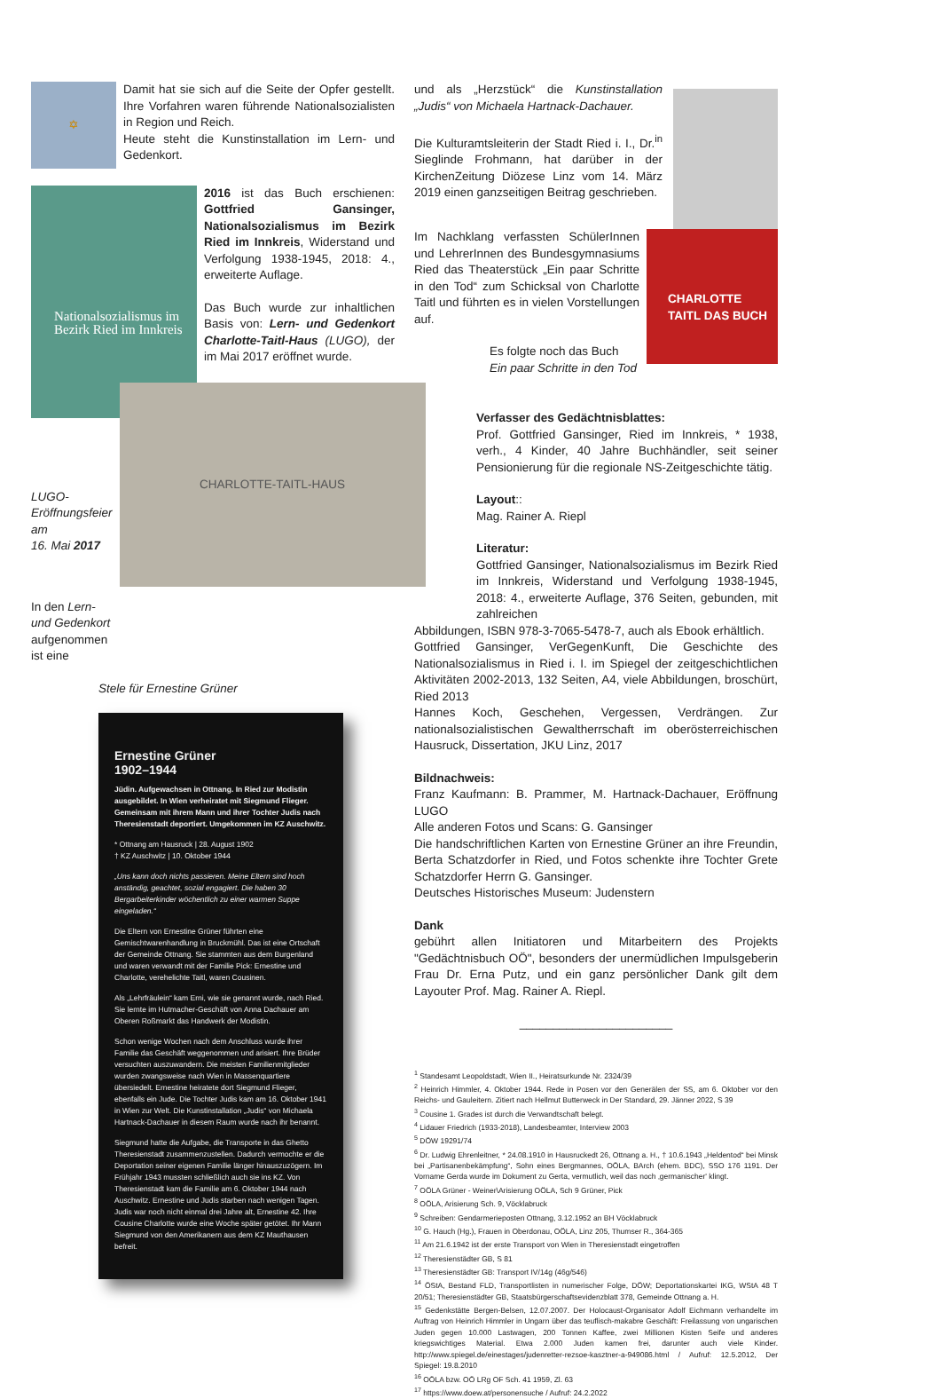✡
Damit hat sie sich auf die Seite der Opfer gestellt. Ihre Vorfahren waren führende Nationalsozialisten in Region und Reich.
Heute steht die Kunstinstallation im Lern- und Gedenkort.
Nationalsozialismus im Bezirk Ried im Innkreis
2016 ist das Buch erschienen: Gottfried Gansinger, Nationalsozialismus im Bezirk Ried im Innkreis, Widerstand und Verfolgung 1938-1945, 2018: 4., erweiterte Auflage.
Das Buch wurde zur inhaltlichen Basis von: Lern- und Gedenkort Charlotte-Taitl-Haus (LUGO), der im Mai 2017 eröffnet wurde.
LUGO-Eröffnungsfeier am
16. Mai 2017
In den Lern- und Gedenkort aufgenommen ist eine
CHARLOTTE-TAITL-HAUS
Stele für Ernestine Grüner
Ernestine Grüner
1902–1944
Jüdin. Aufgewachsen in Ottnang. In Ried zur Modistin ausgebildet. In Wien verheiratet mit Siegmund Flieger. Gemeinsam mit ihrem Mann und ihrer Tochter Judis nach Theresienstadt deportiert. Umgekommen im KZ Auschwitz.
* Ottnang am Hausruck | 28. August 1902
† KZ Auschwitz | 10. Oktober 1944
„Uns kann doch nichts passieren. Meine Eltern sind hoch anständig, geachtet, sozial engagiert. Die haben 30 Bergarbeiterkinder wöchentlich zu einer warmen Suppe eingeladen.“
Die Eltern von Ernestine Grüner führten eine Gemischtwarenhandlung in Bruckmühl. Das ist eine Ortschaft der Gemeinde Ottnang. Sie stammten aus dem Burgenland und waren verwandt mit der Familie Pick: Ernestine und Charlotte, verehelichte Taitl, waren Cousinen.
Als „Lehrfräulein“ kam Erni, wie sie genannt wurde, nach Ried. Sie lernte im Hutmacher-Geschäft von Anna Dachauer am Oberen Roßmarkt das Handwerk der Modistin.
Schon wenige Wochen nach dem Anschluss wurde ihrer Familie das Geschäft weggenommen und arisiert. Ihre Brüder versuchten auszuwandern. Die meisten Familienmitglieder wurden zwangsweise nach Wien in Massenquartiere übersiedelt. Ernestine heiratete dort Siegmund Flieger, ebenfalls ein Jude. Die Tochter Judis kam am 16. Oktober 1941 in Wien zur Welt. Die Kunstinstallation „Judis“ von Michaela Hartnack-Dachauer in diesem Raum wurde nach ihr benannt.
Siegmund hatte die Aufgabe, die Transporte in das Ghetto Theresienstadt zusammenzustellen. Dadurch vermochte er die Deportation seiner eigenen Familie länger hinauszuzögern. Im Frühjahr 1943 mussten schließlich auch sie ins KZ. Von Theresienstadt kam die Familie am 6. Oktober 1944 nach Auschwitz. Ernestine und Judis starben nach wenigen Tagen. Judis war noch nicht einmal drei Jahre alt, Ernestine 42. Ihre Cousine Charlotte wurde eine Woche später getötet. Ihr Mann Siegmund von den Amerikanern aus dem KZ Mauthausen befreit.
und als „Herzstück“ die Kunstinstallation „Judis“ von Michaela Hartnack-Dachauer.
Die Kulturamtsleiterin der Stadt Ried i. I., Dr.<sup>in</sup> Sieglinde Frohmann, hat darüber in der KirchenZeitung Diözese Linz vom 14. März 2019 einen ganzseitigen Beitrag geschrieben.
Im Nachklang verfassten SchülerInnen und LehrerInnen des Bundesgymnasiums Ried das Theaterstück „Ein paar Schritte in den Tod“ zum Schicksal von Charlotte Taitl und führten es in vielen Vorstellungen auf.
Es folgte noch das Buch
Ein paar Schritte in den Tod
CHARLOTTE TAITL DAS BUCH
Verfasser des Gedächtnisblattes:
Prof. Gottfried Gansinger, Ried im Innkreis, * 1938, verh., 4 Kinder, 40 Jahre Buchhändler, seit seiner Pensionierung für die regionale NS-Zeitgeschichte tätig.
Layout::
Mag. Rainer A. Riepl
Literatur:
Gottfried Gansinger, Nationalsozialismus im Bezirk Ried im Innkreis, Widerstand und Verfolgung 1938-1945, 2018: 4., erweiterte Auflage, 376 Seiten, gebunden, mit zahlreichen
Abbildungen, ISBN 978-3-7065-5478-7, auch als Ebook erhältlich.
Gottfried Gansinger, VerGegenKunft, Die Geschichte des Nationalsozialismus in Ried i. I. im Spiegel der zeitgeschichtlichen Aktivitäten 2002-2013, 132 Seiten, A4, viele Abbildungen, broschürt, Ried 2013
Hannes Koch, Geschehen, Vergessen, Verdrängen. Zur nationalsozialistischen Gewaltherrschaft im oberösterreichischen Hausruck, Dissertation, JKU Linz, 2017
Bildnachweis:
Franz Kaufmann: B. Prammer, M. Hartnack-Dachauer, Eröffnung LUGO
Alle anderen Fotos und Scans: G. Gansinger
Die handschriftlichen Karten von Ernestine Grüner an ihre Freundin, Berta Schatzdorfer in Ried, und Fotos schenkte ihre Tochter Grete Schatzdorfer Herrn G. Gansinger.
Deutsches Historisches Museum: Judenstern
Dank
gebührt allen Initiatoren und Mitarbeitern des Projekts "Gedächtnisbuch OÖ", besonders der unermüdlichen Impulsgeberin Frau Dr. Erna Putz, und ein ganz persönlicher Dank gilt dem Layouter Prof. Mag. Rainer A. Riepl.
_______________________
<sup>1</sup> Standesamt Leopoldstadt, Wien II., Heiratsurkunde Nr. 2324/39
<sup>2</sup> Heinrich Himmler, 4. Oktober 1944. Rede in Posen vor den Generälen der SS, am 6. Oktober vor den Reichs- und Gauleitern. Zitiert nach Hellmut Butterweck in Der Standard, 29. Jänner 2022, S 39
<sup>3</sup> Cousine 1. Grades ist durch die Verwandtschaft belegt.
<sup>4</sup> Lidauer Friedrich (1933-2018), Landesbeamter, Interview 2003
<sup>5</sup> DÖW 19291/74
<sup>6</sup> Dr. Ludwig Ehrenleitner, * 24.08.1910 in Hausruckedt 26, Ottnang a. H., † 10.6.1943 „Heldentod“ bei Minsk bei „Partisanenbekämpfung“, Sohn eines Bergmannes, OÖLA, BArch (ehem. BDC), SSO 176 1191. Der Vorname Gerda wurde im Dokument zu Gerta, vermutlich, weil das noch ‚germanischer' klingt.
<sup>7</sup> OÖLA Grüner - Weiner\Arisierung OÖLA, Sch 9 Grüner, Pick
<sup>8</sup> OÖLA, Arisierung Sch. 9, Vöcklabruck
<sup>9</sup> Schreiben: Gendarmerieposten Ottnang, 3.12.1952 an BH Vöcklabruck
<sup>10</sup> G. Hauch (Hg.), Frauen in Oberdonau, OÖLA, Linz 205, Thumser R., 364-365
<sup>11</sup> Am 21.6.1942 ist der erste Transport von Wien in Theresienstadt eingetroffen
<sup>12</sup> Theresienstädter GB, S 81
<sup>13</sup> Theresienstädter GB: Transport IV/14g (46g/546)
<sup>14</sup> ÖStA, Bestand FLD, Transportlisten in numerischer Folge, DÖW; Deportationskartei IKG, WStA 48 T 20/51; Theresienstädter GB, Staatsbürgerschaftsevidenzblatt 378, Gemeinde Ottnang a. H.
<sup>15</sup> Gedenkstätte Bergen-Belsen, 12.07.2007. Der Holocaust-Organisator Adolf Eichmann verhandelte im Auftrag von Heinrich Himmler in Ungarn über das teuflisch-makabre Geschäft: Freilassung von ungarischen Juden gegen 10.000 Lastwagen, 200 Tonnen Kaffee, zwei Millionen Kisten Seife und anderes kriegswichtiges Material. Etwa 2.000 Juden kamen frei, darunter auch viele Kinder. http://www.spiegel.de/einestages/judenretter-rezsoe-kasztner-a-949086.html / Aufruf: 12.5.2012, Der Spiegel: 19.8.2010
<sup>16</sup> OÖLA bzw. OÖ LRg OF Sch. 41 1959, Zl. 63
<sup>17</sup> https://www.doew.at/personensuche / Aufruf: 24.2.2022